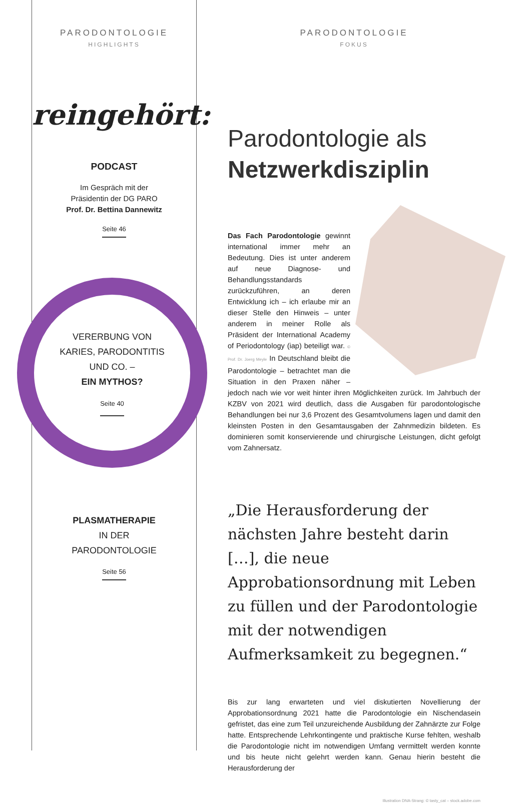PARODONTOLOGIE
HIGHLIGHTS
reingehört:
PODCAST
Im Gespräch mit der
Präsidentin der DG PARO
Prof. Dr. Bettina Dannewitz
Seite 46
VERERBUNG VON
KARIES, PARODONTITIS
UND CO. –
EIN MYTHOS?
Seite 40
PLASMATHERAPIE
IN DER
PARODONTOLOGIE
Seite 56
PARODONTOLOGIE
FOKUS
Parodontologie als
Netzwerkdisziplin
Das Fach Parodontologie gewinnt international immer mehr an Bedeutung. Dies ist unter anderem auf neue Diagnose- und Behandlungsstandards zurückzuführen, an deren Entwicklung ich – ich erlaube mir an dieser Stelle den Hinweis – unter anderem in meiner Rolle als Präsident der International Academy of Periodontology (iap) beteiligt war. © Prof. Dr. Joerg Meyle In Deutschland bleibt die Parodontologie – betrachtet man die Situation in den Praxen näher – jedoch nach wie vor weit hinter ihren Möglichkeiten zurück. Im Jahrbuch der KZBV von 2021 wird deutlich, dass die Ausgaben für parodontologische Behandlungen bei nur 3,6 Prozent des Gesamtvolumens lagen und damit den kleinsten Posten in den Gesamtausgaben der Zahnmedizin bildeten. Es dominieren somit konservierende und chirurgische Leistungen, dicht gefolgt vom Zahnersatz.
„Die Herausforderung der nächsten Jahre besteht darin […], die neue Approbationsordnung mit Leben zu füllen und der Parodontologie mit der notwendigen Aufmerksamkeit zu begegnen.“
Bis zur lang erwarteten und viel diskutierten Novellierung der Approbationsordnung 2021 hatte die Parodontologie ein Nischendasein gefristet, das eine zum Teil unzureichende Ausbildung der Zahnärzte zur Folge hatte. Entsprechende Lehrkontingente und praktische Kurse fehlten, weshalb die Parodontologie nicht im notwendigen Umfang vermittelt werden konnte und bis heute nicht gelehrt werden kann. Genau hierin besteht die Herausforderung der
Illustration DNA-Strang: © tasty_cat – stock.adobe.com